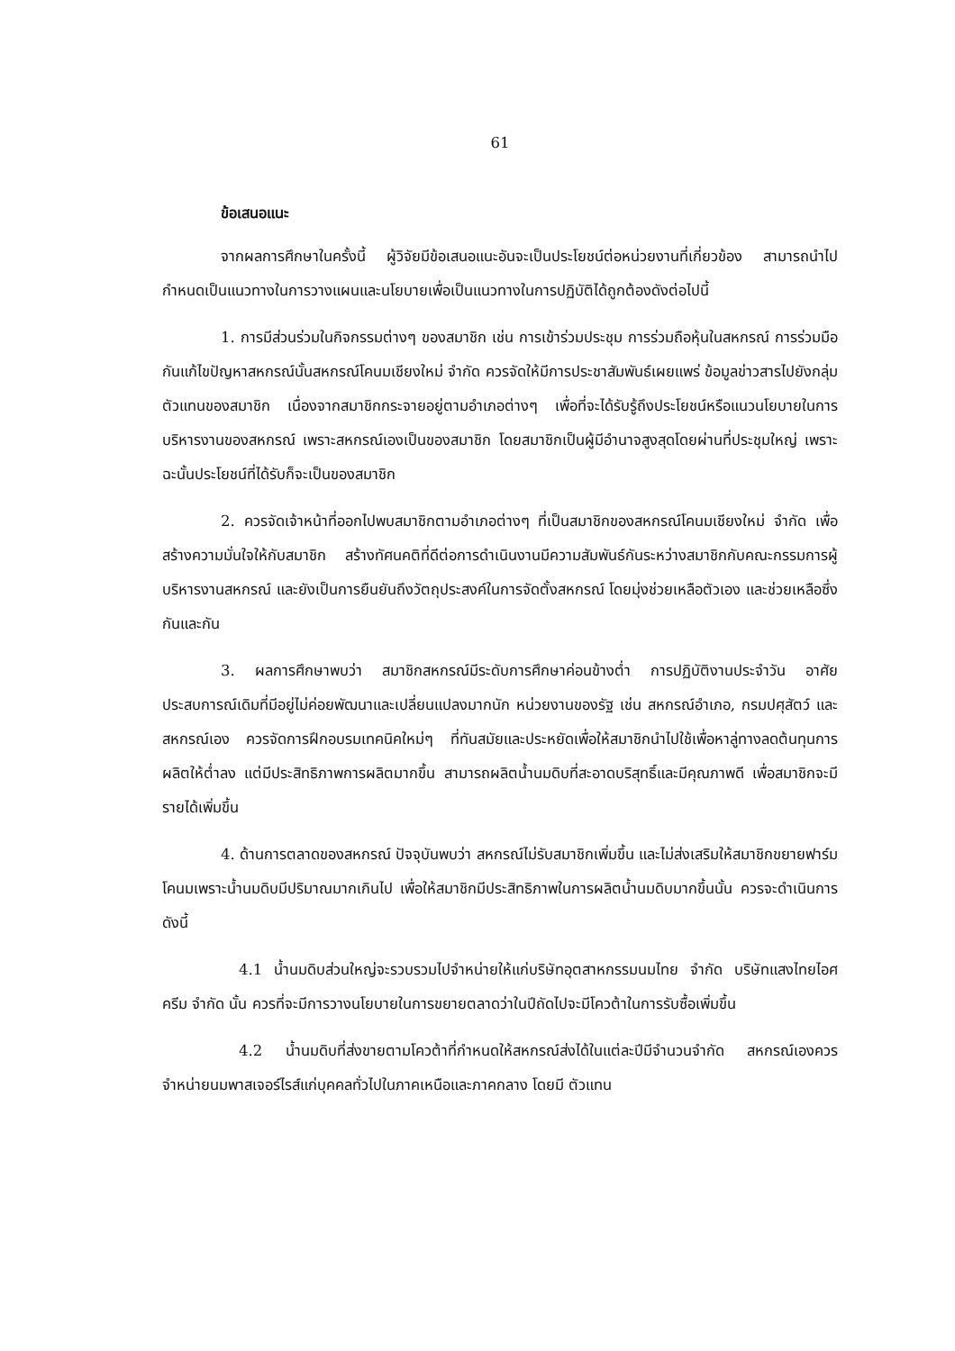61
ข้อเสนอแนะ
จากผลการศึกษาในครั้งนี้ ผู้วิจัยมีข้อเสนอแนะอันจะเป็นประโยชน์ต่อหน่วยงานที่เกี่ยวข้อง สามารถนำไปกำหนดเป็นแนวทางในการวางแผนและนโยบายเพื่อเป็นแนวทางในการปฏิบัติได้ถูกต้องดังต่อไปนี้
1. การมีส่วนร่วมในกิจกรรมต่างๆ ของสมาชิก เช่น การเข้าร่วมประชุม การร่วมถือหุ้นในสหกรณ์ การร่วมมือกันแก้ไขปัญหาสหกรณ์นั้นสหกรณ์โคนมเชียงใหม่ จำกัด ควรจัดให้มีการประชาสัมพันธ์เผยแพร่ ข้อมูลข่าวสารไปยังกลุ่มตัวแทนของสมาชิก เนื่องจากสมาชิกกระจายอยู่ตามอำเภอต่างๆ เพื่อที่จะได้รับรู้ถึงประโยชน์หรือแนวนโยบายในการบริหารงานของสหกรณ์ เพราะสหกรณ์เองเป็นของสมาชิก โดยสมาชิกเป็นผู้มีอำนาจสูงสุดโดยผ่านที่ประชุมใหญ่ เพราะฉะนั้นประโยชน์ที่ได้รับก็จะเป็นของสมาชิก
2. ควรจัดเจ้าหน้าที่ออกไปพบสมาชิกตามอำเภอต่างๆ ที่เป็นสมาชิกของสหกรณ์โคนมเชียงใหม่ จำกัด เพื่อสร้างความมั่นใจให้กับสมาชิก สร้างทัศนคติที่ดีต่อการดำเนินงานมีความสัมพันธ์กันระหว่างสมาชิกกับคณะกรรมการผู้บริหารงานสหกรณ์ และยังเป็นการยืนยันถึงวัตถุประสงค์ในการจัดตั้งสหกรณ์ โดยมุ่งช่วยเหลือตัวเอง และช่วยเหลือซึ่งกันและกัน
3. ผลการศึกษาพบว่า สมาชิกสหกรณ์มีระดับการศึกษาค่อนข้างต่ำ การปฏิบัติงานประจำวัน อาศัยประสบการณ์เดิมที่มีอยู่ไม่ค่อยพัฒนาและเปลี่ยนแปลงมากนัก หน่วยงานของรัฐ เช่น สหกรณ์อำเภอ, กรมปศุสัตว์ และสหกรณ์เอง ควรจัดการฝึกอบรมเทคนิคใหม่ๆ ที่ทันสมัยและประหยัดเพื่อให้สมาชิกนำไปใช้เพื่อหาลู่ทางลดต้นทุนการผลิตให้ต่ำลง แต่มีประสิทธิภาพการผลิตมากขึ้น สามารถผลิตน้ำนมดิบที่สะอาดบริสุทธิ์และมีคุณภาพดี เพื่อสมาชิกจะมีรายได้เพิ่มขึ้น
4. ด้านการตลาดของสหกรณ์ ปัจจุบันพบว่า สหกรณ์ไม่รับสมาชิกเพิ่มขึ้น และไม่ส่งเสริมให้สมาชิกขยายฟาร์มโคนมเพราะน้ำนมดิบมีปริมาณมากเกินไป เพื่อให้สมาชิกมีประสิทธิภาพในการผลิตน้ำนมดิบมากขึ้นนั้น ควรจะดำเนินการดังนี้
4.1 น้ำนมดิบส่วนใหญ่จะรวบรวมไปจำหน่ายให้แก่บริษัทอุตสาหกรรมนมไทย จำกัด บริษัทแสงไทยไอศครีม จำกัด นั้น ควรที่จะมีการวางนโยบายในการขยายตลาดว่าในปีถัดไปจะมีโควต้าในการรับซื้อเพิ่มขึ้น
4.2 น้ำนมดิบที่ส่งขายตามโควต้าที่กำหนดให้สหกรณ์ส่งได้ในแต่ละปีมีจำนวนจำกัด สหกรณ์เองควรจำหน่ายนมพาสเจอร์ไรส์แก่บุคคลทั่วไปในภาคเหนือและภาคกลาง โดยมี ตัวแทน